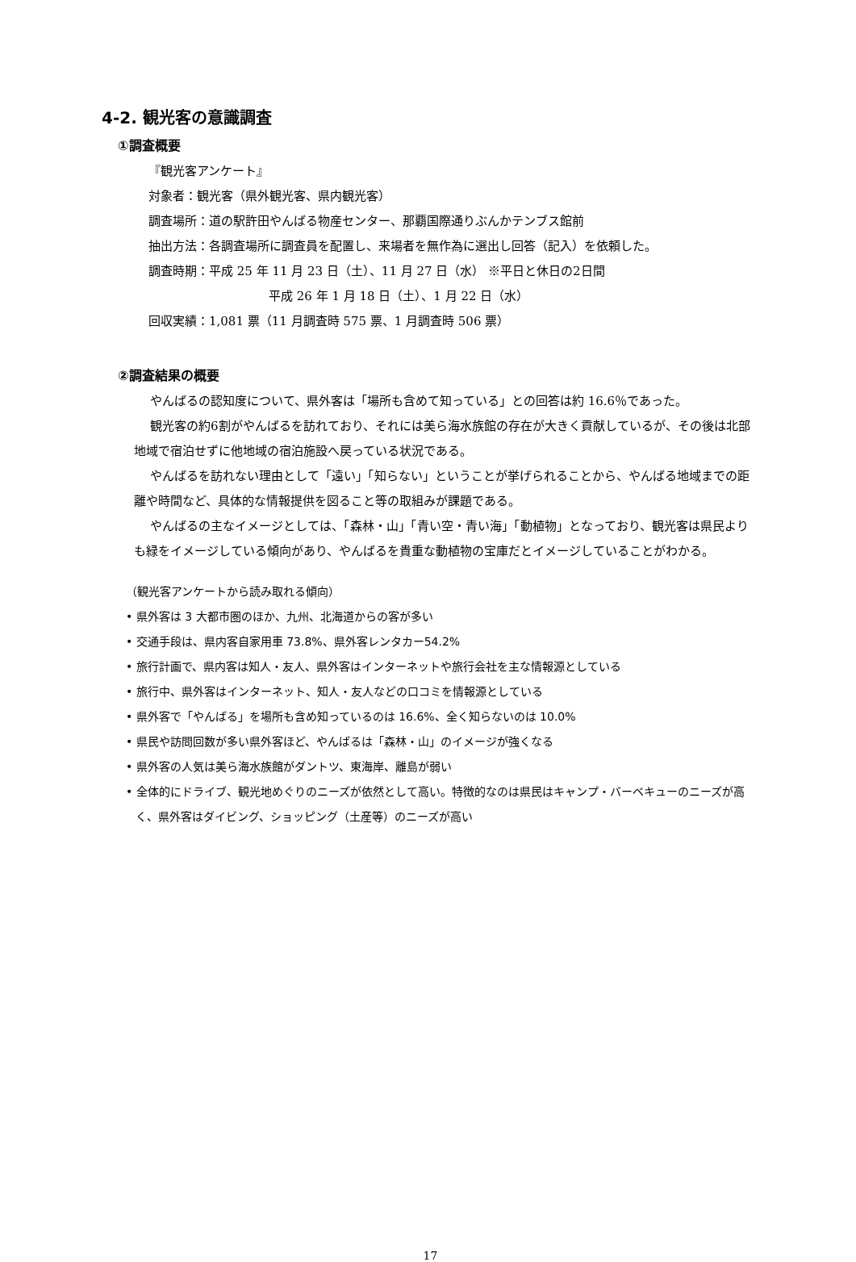4-2. 観光客の意識調査
①調査概要
『観光客アンケート』
対象者：観光客（県外観光客、県内観光客）
調査場所：道の駅許田やんばる物産センター、那覇国際通りぶんかテンブス館前
抽出方法：各調査場所に調査員を配置し、来場者を無作為に選出し回答（記入）を依頼した。
調査時期：平成 25 年 11 月 23 日（土）、11 月 27 日（水） ※平日と休日の2日間
平成 26 年 1 月 18 日（土）、1 月 22 日（水）
回収実績：1,081 票（11 月調査時 575 票、1 月調査時 506 票）
②調査結果の概要
やんばるの認知度について、県外客は「場所も含めて知っている」との回答は約 16.6％であった。
観光客の約6割がやんばるを訪れており、それには美ら海水族館の存在が大きく貢献しているが、その後は北部地域で宿泊せずに他地域の宿泊施設へ戻っている状況である。
やんばるを訪れない理由として「遠い」「知らない」ということが挙げられることから、やんばる地域までの距離や時間など、具体的な情報提供を図ること等の取組みが課題である。
やんばるの主なイメージとしては、「森林・山」「青い空・青い海」「動植物」となっており、観光客は県民よりも緑をイメージしている傾向があり、やんばるを貴重な動植物の宝庫だとイメージしていることがわかる。
（観光客アンケートから読み取れる傾向）
• 県外客は 3 大都市圏のほか、九州、北海道からの客が多い
• 交通手段は、県内客自家用車 73.8%、県外客レンタカー54.2%
• 旅行計画で、県内客は知人・友人、県外客はインターネットや旅行会社を主な情報源としている
• 旅行中、県外客はインターネット、知人・友人などの口コミを情報源としている
• 県外客で「やんばる」を場所も含め知っているのは 16.6%、全く知らないのは 10.0%
• 県民や訪問回数が多い県外客ほど、やんばるは「森林・山」のイメージが強くなる
• 県外客の人気は美ら海水族館がダントツ、東海岸、離島が弱い
• 全体的にドライブ、観光地めぐりのニーズが依然として高い。特徴的なのは県民はキャンプ・バーベキューのニーズが高く、県外客はダイビング、ショッピング（土産等）のニーズが高い
17